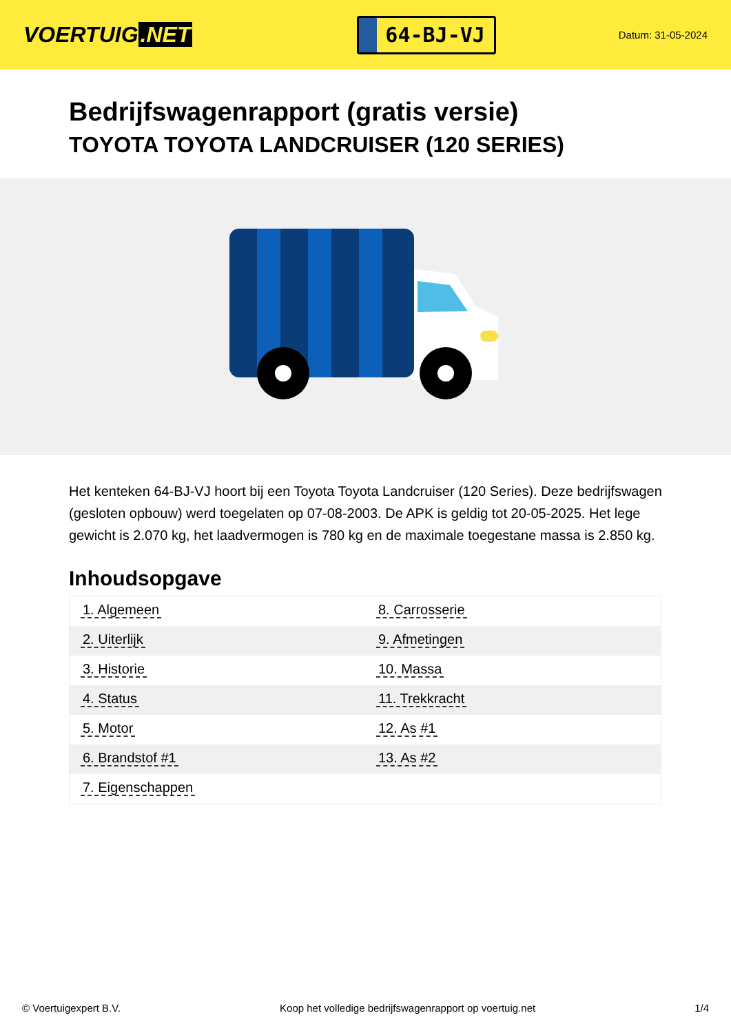VOERTUIG.NET
64-BJ-VJ
Datum: 31-05-2024
Bedrijfswagenrapport (gratis versie)
TOYOTA TOYOTA LANDCRUISER (120 SERIES)
Het kenteken 64-BJ-VJ hoort bij een Toyota Toyota Landcruiser (120 Series). Deze bedrijfswagen (gesloten opbouw) werd toegelaten op 07-08-2003. De APK is geldig tot 20-05-2025. Het lege gewicht is 2.070 kg, het laadvermogen is 780 kg en de maximale toegestane massa is 2.850 kg.
Inhoudsopgave
| 1. Algemeen | 8. Carrosserie |
| 2. Uiterlijk | 9. Afmetingen |
| 3. Historie | 10. Massa |
| 4. Status | 11. Trekkracht |
| 5. Motor | 12. As #1 |
| 6. Brandstof #1 | 13. As #2 |
| 7. Eigenschappen | |
© Voertuigexpert B.V. Koop het volledige bedrijfswagenrapport op voertuig.net
1/4